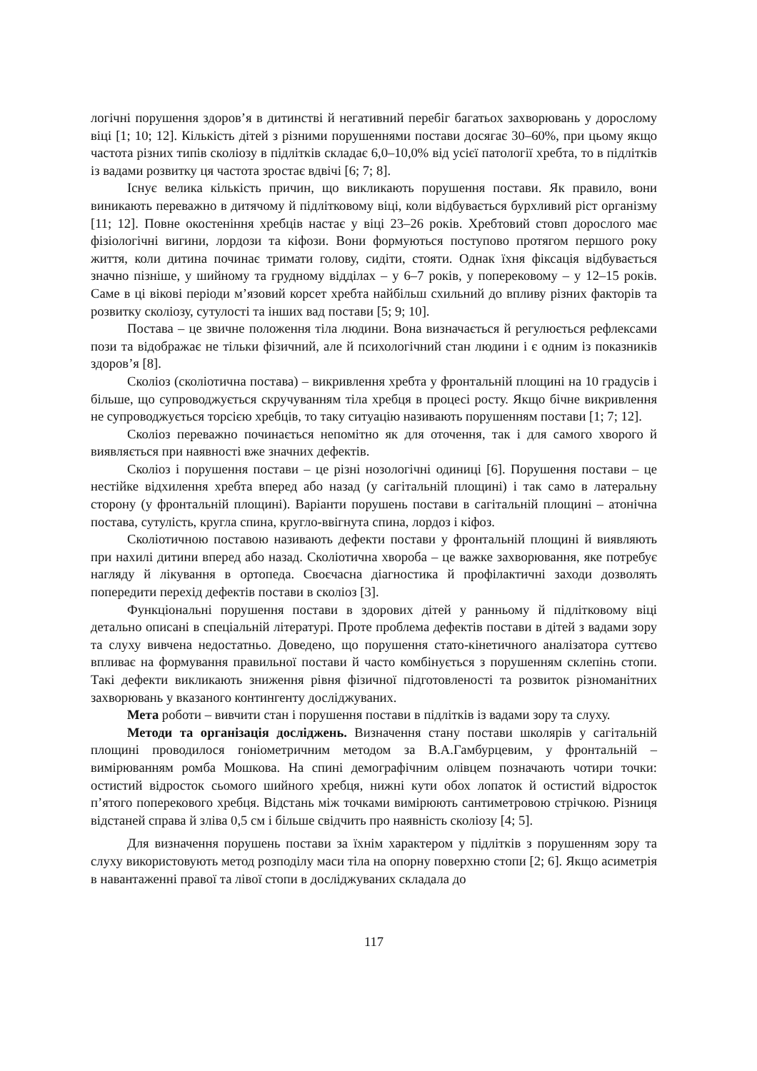логічні порушення здоров’я в дитинстві й негативний перебіг багатьох захворювань у дорослому віці [1; 10; 12]. Кількість дітей з різними порушеннями постави досягає 30–60%, при цьому якщо частота різних типів сколіозу в підлітків складає 6,0–10,0% від усієї патології хребта, то в підлітків із вадами розвитку ця частота зростає вдвічі [6; 7; 8].
Існує велика кількість причин, що викликають порушення постави. Як правило, вони виникають переважно в дитячому й підлітковому віці, коли відбувається бурхливий ріст організму [11; 12]. Повне окостеніння хребців настає у віці 23–26 років. Хребтовий стовп дорослого має фізіологічні вигини, лордози та кіфози. Вони формуються поступово протягом першого року життя, коли дитина починає тримати голову, сидіти, стояти. Однак їхня фіксація відбувається значно пізніше, у шийному та грудному відділах – у 6–7 років, у поперековому – у 12–15 років. Саме в ці вікові періоди м’язовий корсет хребта найбільш схильний до впливу різних факторів та розвитку сколіозу, сутулості та інших вад постави [5; 9; 10].
Постава – це звичне положення тіла людини. Вона визначається й регулюється рефлексами пози та відображає не тільки фізичний, але й психологічний стан людини і є одним із показників здоров’я [8].
Сколіоз (сколіотична постава) – викривлення хребта у фронтальній площині на 10 градусів і більше, що супроводжується скручуванням тіла хребця в процесі росту. Якщо бічне викривлення не супроводжується торсією хребців, то таку ситуацію називають порушенням постави [1; 7; 12].
Сколіоз переважно починається непомітно як для оточення, так і для самого хворого й виявляється при наявності вже значних дефектів.
Сколіоз і порушення постави – це різні нозологічні одиниці [6]. Порушення постави – це нестійке відхилення хребта вперед або назад (у сагітальній площині) і так само в латеральну сторону (у фронтальній площині). Варіанти порушень постави в сагітальній площині – атонічна постава, сутулість, кругла спина, кругло-ввігнута спина, лордоз і кіфоз.
Сколіотичною поставою називають дефекти постави у фронтальній площині й виявляють при нахилі дитини вперед або назад. Сколіотична хвороба – це важке захворювання, яке потребує нагляду й лікування в ортопеда. Своєчасна діагностика й профілактичні заходи дозволять попередити перехід дефектів постави в сколіоз [3].
Функціональні порушення постави в здорових дітей у ранньому й підлітковому віці детально описані в спеціальній літературі. Проте проблема дефектів постави в дітей з вадами зору та слуху вивчена недостатньо. Доведено, що порушення стато-кінетичного аналізатора суттєво впливає на формування правильної постави й часто комбінується з порушенням склепінь стопи. Такі дефекти викликають зниження рівня фізичної підготовленості та розвиток різноманітних захворювань у вказаного контингенту досліджуваних.
Мета роботи – вивчити стан і порушення постави в підлітків із вадами зору та слуху.
Методи та організація досліджень. Визначення стану постави школярів у сагітальній площині проводилося гоніометричним методом за В.А.Гамбурцевим, у фронтальній – вимірюванням ромба Мошкова. На спині демографічним олівцем позначають чотири точки: остистий відросток сьомого шийного хребця, нижні кути обох лопаток й остистий відросток п’ятого поперекового хребця. Відстань між точками вимірюють сантиметровою стрічкою. Різниця відстаней справа й зліва 0,5 см і більше свідчить про наявність сколіозу [4; 5].
Для визначення порушень постави за їхнім характером у підлітків з порушенням зору та слуху використовують метод розподілу маси тіла на опорну поверхню стопи [2; 6]. Якщо асиметрія в навантаженні правої та лівої стопи в досліджуваних складала до
117